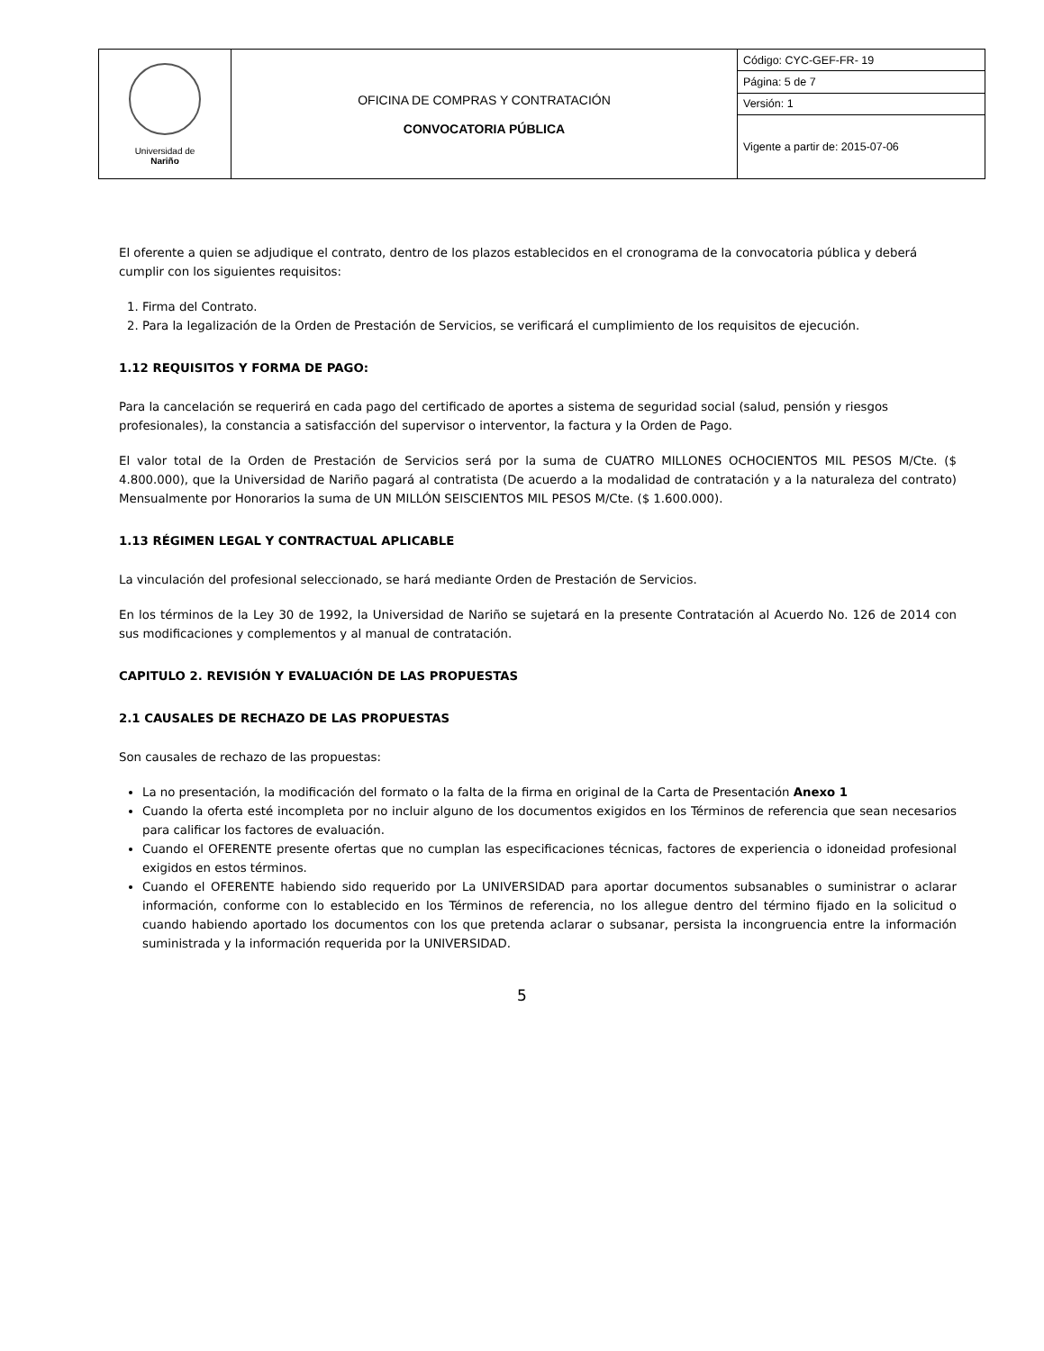| Universidad de Nariño | OFICINA DE COMPRAS Y CONTRATACIÓN CONVOCATORIA PÚBLICA | Código: CYC-GEF-FR- 19 |
| | | Página: 5 de 7 |
| | | Versión: 1 |
| | | Vigente a partir de: 2015-07-06 |
El oferente a quien se adjudique el contrato, dentro de los plazos establecidos en el cronograma de la convocatoria pública y deberá cumplir con los siguientes requisitos:
1. Firma del Contrato.
2. Para la legalización de la Orden de Prestación de Servicios, se verificará el cumplimiento de los requisitos de ejecución.
1.12 REQUISITOS Y FORMA DE PAGO:
Para la cancelación se requerirá en cada pago del certificado de aportes a sistema de seguridad social (salud, pensión y riesgos profesionales), la constancia a satisfacción del supervisor o interventor, la factura y la Orden de Pago.
El valor total de la Orden de Prestación de Servicios será por la suma de CUATRO MILLONES OCHOCIENTOS MIL PESOS M/Cte. ($ 4.800.000), que la Universidad de Nariño pagará al contratista (De acuerdo a la modalidad de contratación y a la naturaleza del contrato) Mensualmente por Honorarios la suma de UN MILLÓN SEISCIENTOS MIL PESOS M/Cte. ($ 1.600.000).
1.13 RÉGIMEN LEGAL Y CONTRACTUAL APLICABLE
La vinculación del profesional seleccionado, se hará mediante Orden de Prestación de Servicios.
En los términos de la Ley 30 de 1992, la Universidad de Nariño se sujetará en la presente Contratación al Acuerdo No. 126 de 2014 con sus modificaciones y complementos y al manual de contratación.
CAPITULO 2. REVISIÓN Y EVALUACIÓN DE LAS PROPUESTAS
2.1 CAUSALES DE RECHAZO DE LAS PROPUESTAS
Son causales de rechazo de las propuestas:
La no presentación, la modificación del formato o la falta de la firma en original de la Carta de Presentación Anexo 1
Cuando la oferta esté incompleta por no incluir alguno de los documentos exigidos en los Términos de referencia que sean necesarios para calificar los factores de evaluación.
Cuando el OFERENTE presente ofertas que no cumplan las especificaciones técnicas, factores de experiencia o idoneidad profesional exigidos en estos términos.
Cuando el OFERENTE habiendo sido requerido por La UNIVERSIDAD para aportar documentos subsanables o suministrar o aclarar información, conforme con lo establecido en los Términos de referencia, no los allegue dentro del término fijado en la solicitud o cuando habiendo aportado los documentos con los que pretenda aclarar o subsanar, persista la incongruencia entre la información suministrada y la información requerida por la UNIVERSIDAD.
5